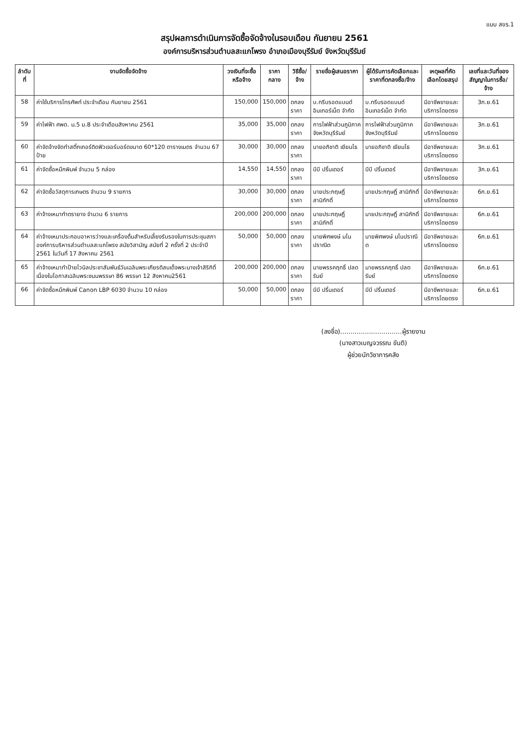แบบ สขร.1
สรุปผลการดำเนินการจัดซื้อจัดจ้างในรอบเดือน กันยายน 2561
องค์การบริหารส่วนตำบลสะแกโพรง อำเภอเมืองบุรีรัมย์ จังหวัดบุรีรัมย์
| ลำดับที่ | งานจัดซื้อจัดจ้าง | วงเงินที่จะซื้อหรือจ้าง | ราคากลาง | วิธีซื้อ/จ้าง | รายชื่อผู้เสนอราคา | ผู้ได้รับการคัดเลือกและราคาที่ตกลงซื้อ/จ้าง | เหตุผลที่คัดเลือกโดยสรุป | เลขที่และวันที่ของสัญญาในการซื้อ/จ้าง |
| --- | --- | --- | --- | --- | --- | --- | --- | --- |
| 58 | ค่าใช้บริการโทรศัพท์ ประจำเดือน กันยายน 2561 | 150,000 | 150,000 | ตกลงราคา | บ.ทรีบรอดแบนด์ อินเทอร์เน็ต จำกัด | บ.ทรีบรอดแบนด์ อินเทอร์เน็ต จำกัด | มีอาชีพขายและบริการโดยตรง | 3ก.ย.61 |
| 59 | ค่าไฟฟ้า ศพด. ม.5 ม.8 ประจำเดือนสิงหาคม 2561 | 35,000 | 35,000 | ตกลงราคา | การไฟฟ้าส่วนภูมิภาคจังหวัดบุรีรัมย์ | การไฟฟ้าส่วนภูมิภาคจังหวัดบุรีรัมย์ | มีอาชีพขายและบริการโดยตรง | 3ก.ย.61 |
| 60 | ค่าจัดจ้างจัดทำสติ๊กเกอร์ติดฟิวเจอร์บอร์ดขนาด 60*120 ตารางเมตร จำนวน 67 ป้าย | 30,000 | 30,000 | ตกลงราคา | นายอภิชาติ เยียมไธ | นายอภิชาติ เยียมไธ | มีอาชีพขายและบริการโดยตรง | 3ก.ย.61 |
| 61 | ค่าจัดซื้อหมึกพิมพ์ จำนวน 5 กล่อง | 14,550 | 14,550 | ตกลงราคา | บีบี ปริ้นเตอร์ | บีบี ปริ้นเตอร์ | มีอาชีพขายและบริการโดยตรง | 3ก.ย.61 |
| 62 | ค่าจัดซื้อวัสดุการเกษตร จำนวน 9 รายการ | 30,000 | 30,000 | ตกลงราคา | นายประกฤษฎิ์ สามิภักดิ์ | นายประกฤษฎิ์ สามิภักดิ์ | มีอาชีพขายและบริการโดยตรง | 6ก.ย.61 |
| 63 | ค่าจ้างเหมาทำตรายาง จำนวน 6 รายการ | 200,000 | 200,000 | ตกลงราคา | นายประกฤษฎิ์ สามิภักดิ์ | นายประกฤษฎิ์ สามิภักดิ์ | มีอาชีพขายและบริการโดยตรง | 6ก.ย.61 |
| 64 | ค่าจ้างเหมาประกอบอาหารว่างและเครื่องดื่มสำหรับเลี้ยงรับรองในการประชุมสภาองค์การบริหารส่วนตำบลสะแกโพรง สมัยวิสามัญ สมัยที่ 2 ครั้งที่ 2 ประจำปี 2561 ในวันที่ 17 สิงหาคม 2561 | 50,000 | 50,000 | ตกลงราคา | นายพิศพงษ์ มโนปราณีต | นายพิศพงษ์ มโนปราณีต | มีอาชีพขายและบริการโดยตรง | 6ก.ย.61 |
| 65 | ค่าจ้างเหมาทำป้ายไวนิลประชาสัมพันธ์วันเฉลิมพระเกียรติสมเด็จพระนางเจ้าสิริกิติ์ เนื่องในโอกาสเฉลิมพระชนมพรรษา 86 พรรษา 12 สิงหาคม2561 | 200,000 | 200,000 | ตกลงราคา | นายพรรคฤทธิ์ ปลดรัมย์ | นายพรรคฤทธิ์ ปลดรัมย์ | มีอาชีพขายและบริการโดยตรง | 6ก.ย.61 |
| 66 | ค่าจัดซื้อหมึกพิมพ์ Canon LBP 6030 จำนวน 10 กล่อง | 50,000 | 50,000 | ตกลงราคา | บีบี ปริ้นเตอร์ | บีบี ปริ้นเตอร์ | มีอาชีพขายและบริการโดยตรง | 6ก.ย.61 |
(ลงชื่อ)..............................ผู้รายงาน
(นางสาวเบญจวรรณ ขันติ)
ผู้ช่วยนักวิชาการคลัง